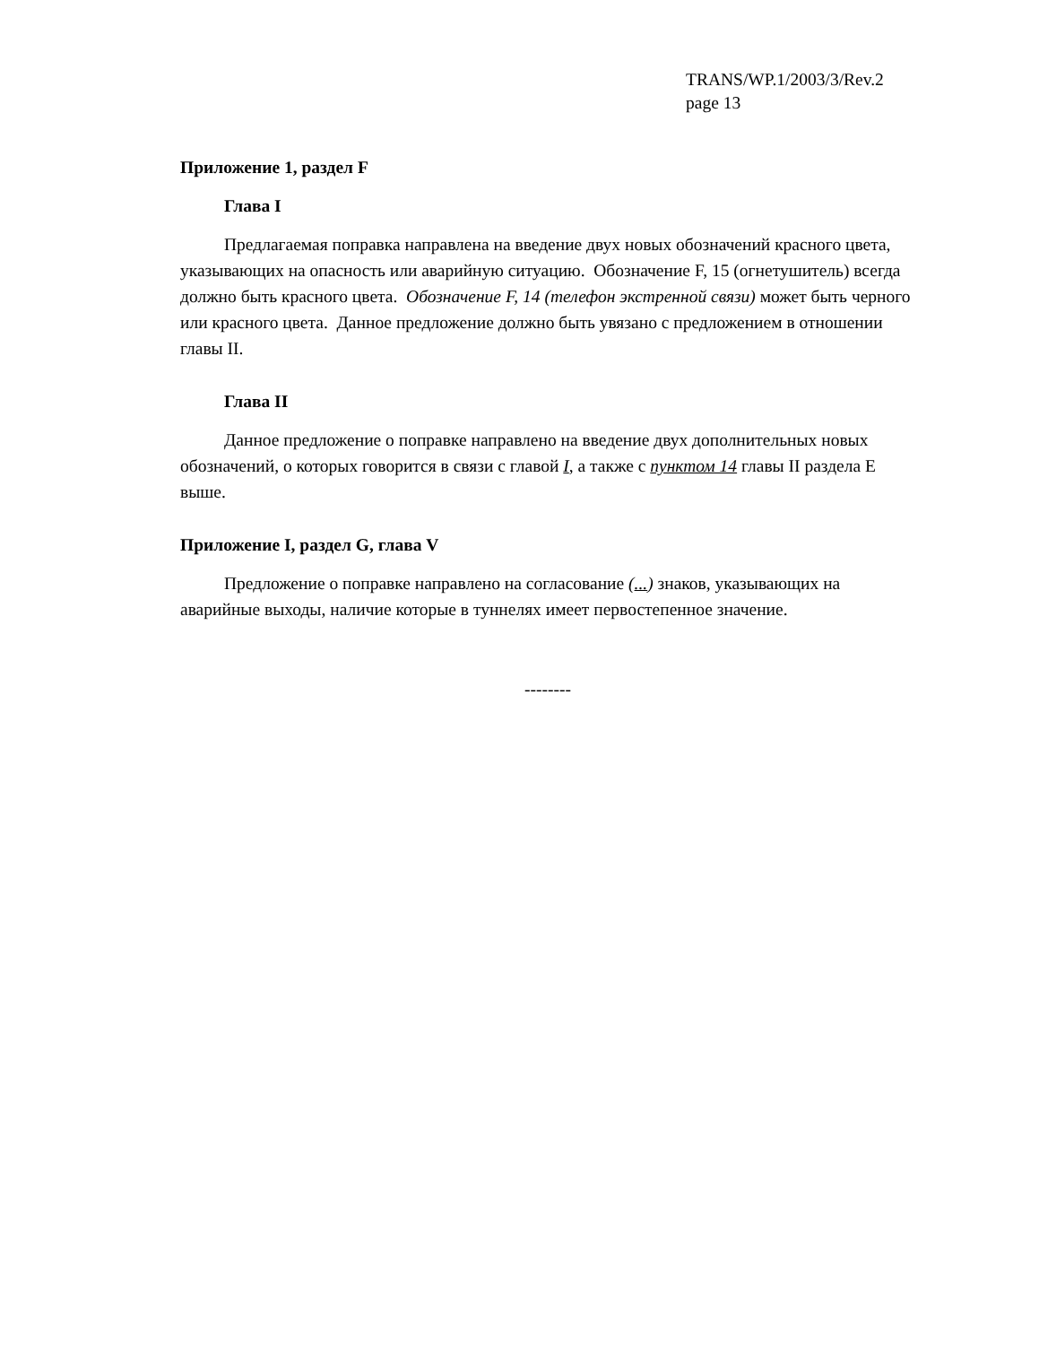TRANS/WP.1/2003/3/Rev.2
page 13
Приложение 1, раздел F
Глава I
Предлагаемая поправка направлена на введение двух новых обозначений красного цвета, указывающих на опасность или аварийную ситуацию. Обозначение F, 15 (огнетушитель) всегда должно быть красного цвета. Обозначение F, 14 (телефон экстренной связи) может быть черного или красного цвета. Данное предложение должно быть увязано с предложением в отношении главы II.
Глава II
Данное предложение о поправке направлено на введение двух дополнительных новых обозначений, о которых говорится в связи с главой I, а также с пунктом 14 главы II раздела E выше.
Приложение I, раздел G, глава V
Предложение о поправке направлено на согласование (...) знаков, указывающих на аварийные выходы, наличие которые в туннелях имеет первостепенное значение.
--------